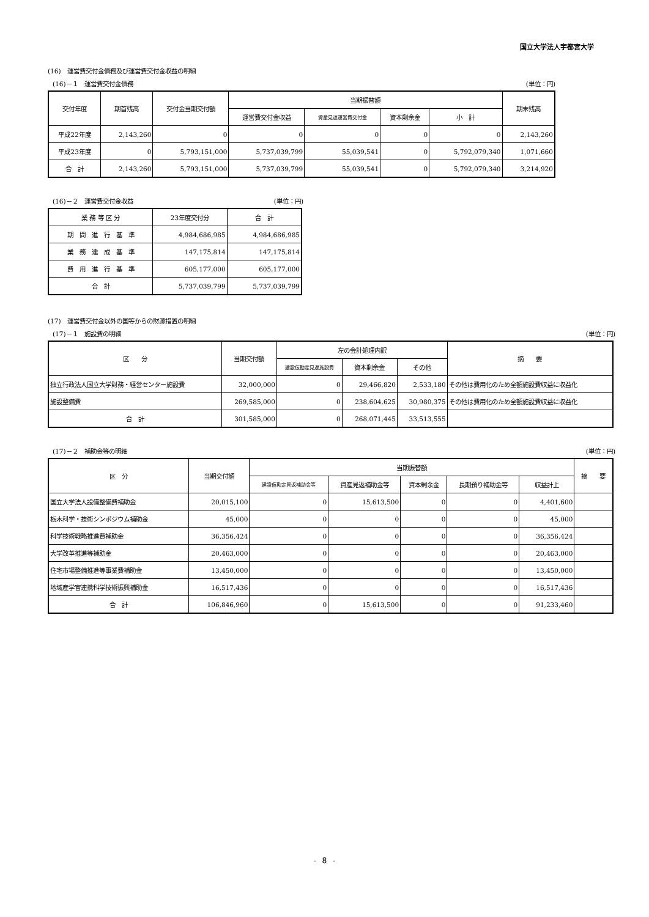国立大学法人宇都宮大学
(16)　運営費交付金債務及び運営費交付金収益の明細
(16)－１　運営費交付金債務 (単位：円)
| 交付年度 | 期首残高 | 交付金当期交付額 | 当期振替額 | | | | 期末残高 |
| --- | --- | --- | --- | --- | --- | --- | --- |
| | | | 運営費交付金収益 | 資産見返運営費交付金 | 資本剰余金 | 小 計 | |
| 平成22年度 | 2,143,260 | 0 | 0 | 0 | 0 | 0 | 2,143,260 |
| 平成23年度 | 0 | 5,793,151,000 | 5,737,039,799 | 55,039,541 | 0 | 5,792,079,340 | 1,071,660 |
| 合 計 | 2,143,260 | 5,793,151,000 | 5,737,039,799 | 55,039,541 | 0 | 5,792,079,340 | 3,214,920 |
(16)－２　運営費交付金収益 (単位：円)
| 業 務 等 区 分 | 23年度交付分 | 合 計 |
| --- | --- | --- |
| 期 間 進 行 基 準 | 4,984,686,985 | 4,984,686,985 |
| 業 務 達 成 基 準 | 147,175,814 | 147,175,814 |
| 費 用 進 行 基 準 | 605,177,000 | 605,177,000 |
| 合 計 | 5,737,039,799 | 5,737,039,799 |
(17)　運営費交付金以外の国等からの財源措置の明細
(17)－１　施設費の明細 (単位：円)
| 区 分 | 当期交付額 | 左の会計処理内訳 | | | 摘 要 |
| --- | --- | --- | --- | --- | --- |
| | | 建設仮勘定見返施設費 | 資本剰余金 | その他 | |
| 独立行政法人国立大学財務・経営センター施設費 | 32,000,000 | 0 | 29,466,820 | 2,533,180 | その他は費用化のため全額施設費収益に収益化 |
| 施設整備費 | 269,585,000 | 0 | 238,604,625 | 30,980,375 | その他は費用化のため全額施設費収益に収益化 |
| 合 計 | 301,585,000 | 0 | 268,071,445 | 33,513,555 | |
(17)－２　補助金等の明細 (単位：円)
| 区 分 | 当期交付額 | 当期振替額 | | | | | 摘 要 |
| --- | --- | --- | --- | --- | --- | --- | --- |
| | | 建設仮勘定見返補助金等 | 資産見返補助金等 | 資本剰余金 | 長期預り補助金等 | 収益計上 | |
| 国立大学法人設備整備費補助金 | 20,015,100 | 0 | 15,613,500 | 0 | 0 | 4,401,600 | |
| 栃木科学・技術シンポジウム補助金 | 45,000 | 0 | 0 | 0 | 0 | 45,000 | |
| 科学技術戦略推進費補助金 | 36,356,424 | 0 | 0 | 0 | 0 | 36,356,424 | |
| 大学改革推進等補助金 | 20,463,000 | 0 | 0 | 0 | 0 | 20,463,000 | |
| 住宅市場整備推進等事業費補助金 | 13,450,000 | 0 | 0 | 0 | 0 | 13,450,000 | |
| 地域産学官連携科学技術振興補助金 | 16,517,436 | 0 | 0 | 0 | 0 | 16,517,436 | |
| 合 計 | 106,846,960 | 0 | 15,613,500 | 0 | 0 | 91,233,460 | |
- 8 -